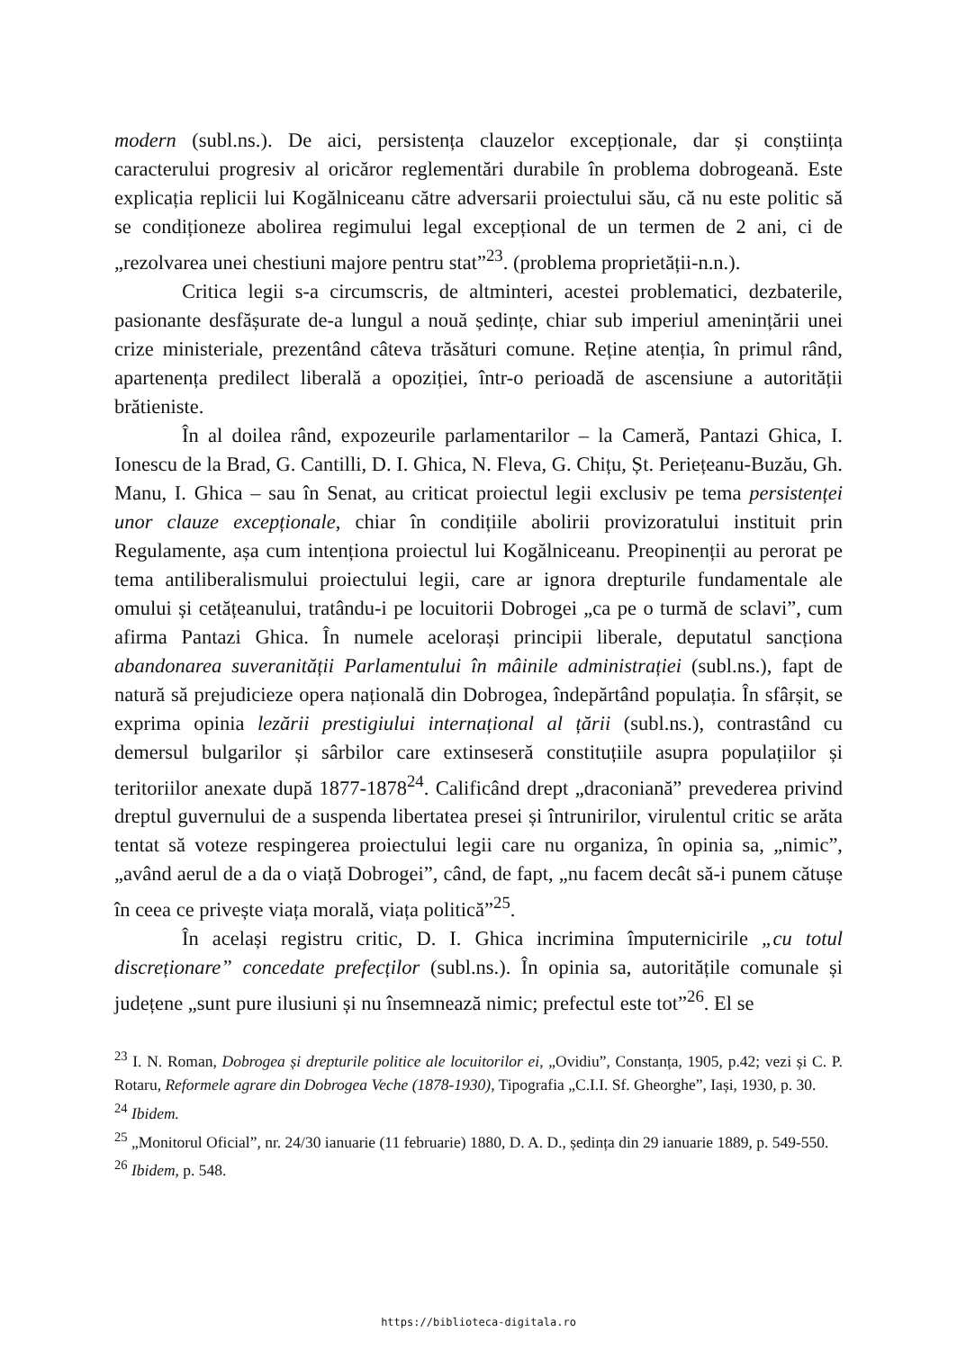modern (subl.ns.). De aici, persistența clauzelor excepționale, dar și conștiința caracterului progresiv al oricăror reglementări durabile în problema dobrogeană. Este explicația replicii lui Kogălniceanu către adversarii proiectului său, că nu este politic să se condiționeze abolirea regimului legal excepțional de un termen de 2 ani, ci de „rezolvarea unei chestiuni majore pentru stat”<sup>23</sup>. (problema proprietății-n.n.).
Critica legii s-a circumscris, de altminteri, acestei problematici, dezbaterile, pasionante desfășurate de-a lungul a nouă ședințe, chiar sub imperiul amenințării unei crize ministeriale, prezentând câteva trăsături comune. Reține atenția, în primul rând, apartenența predilect liberală a opoziției, într-o perioadă de ascensiune a autorității brătieniste.
În al doilea rând, expozeurile parlamentarilor – la Cameră, Pantazi Ghica, I. Ionescu de la Brad, G. Cantilli, D. I. Ghica, N. Fleva, G. Chițu, Șt. Periețeanu-Buzău, Gh. Manu, I. Ghica – sau în Senat, au criticat proiectul legii exclusiv pe tema persistenței unor clauze excepționale, chiar în condițiile abolirii provizoratului instituit prin Regulamente, așa cum intenționa proiectul lui Kogălniceanu. Preopinenții au perorat pe tema antiliberalismului proiectului legii, care ar ignora drepturile fundamentale ale omului și cetățeanului, tratându-i pe locuitorii Dobrogei „ca pe o turmă de sclavi”, cum afirma Pantazi Ghica. În numele acelorași principii liberale, deputatul sancționa abandonarea suveranității Parlamentului în mâinile administrației (subl.ns.), fapt de natură să prejudicieze opera națională din Dobrogea, îndepărtând populația. În sfârșit, se exprima opinia lezării prestigiului internațional al țării (subl.ns.), contrastând cu demersul bulgarilor și sârbilor care extinseseră constituțiile asupra populațiilor și teritoriilor anexate după 1877-1878<sup>24</sup>. Calificând drept „draconiană” prevederea privind dreptul guvernului de a suspenda libertatea presei și întrunirilor, virulentul critic se arăta tentat să voteze respingerea proiectului legii care nu organiza, în opinia sa, „nimic”, „având aerul de a da o viață Dobrogei”, când, de fapt, „nu facem decât să-i punem cătușe în ceea ce privește viața morală, viața politică”<sup>25</sup>.
În același registru critic, D. I. Ghica incrimina împuternicirile „cu totul discreționare” concedate prefecților (subl.ns.). În opinia sa, autoritățile comunale și județene „sunt pure ilusiuni și nu însemnează nimic; prefectul este tot”<sup>26</sup>. El se
<sup>23</sup> I. N. Roman, Dobrogea și drepturile politice ale locuitorilor ei, „Ovidiu”, Constanța, 1905, p.42; vezi și C. P. Rotaru, Reformele agrare din Dobrogea Veche (1878-1930), Tipografia „C.I.I. Sf. Gheorghe”, Iași, 1930, p. 30.
<sup>24</sup> Ibidem.
<sup>25</sup> „Monitorul Oficial”, nr. 24/30 ianuarie (11 februarie) 1880, D. A. D., ședința din 29 ianuarie 1889, p. 549-550.
<sup>26</sup> Ibidem, p. 548.
https://biblioteca-digitala.ro